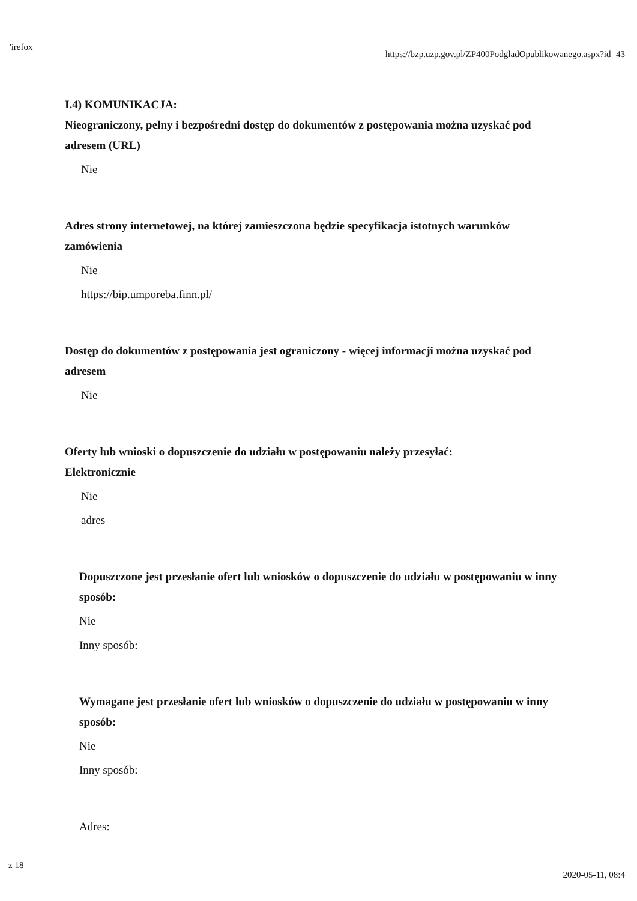'irefox https://bzp.uzp.gov.pl/ZP400PodgladOpublikowanego.aspx?id=43
I.4) KOMUNIKACJA:
Nieograniczony, pełny i bezpośredni dostęp do dokumentów z postępowania można uzyskać pod adresem (URL)
Nie
Adres strony internetowej, na której zamieszczona będzie specyfikacja istotnych warunków zamówienia
Nie
https://bip.umporeba.finn.pl/
Dostęp do dokumentów z postępowania jest ograniczony - więcej informacji można uzyskać pod adresem
Nie
Oferty lub wnioski o dopuszczenie do udziału w postępowaniu należy przesyłać:
Elektronicznie
Nie
adres
Dopuszczone jest przesłanie ofert lub wniosków o dopuszczenie do udziału w postępowaniu w inny sposób:
Nie
Inny sposób:
Wymagane jest przesłanie ofert lub wniosków o dopuszczenie do udziału w postępowaniu w inny sposób:
Nie
Inny sposób:
Adres:
z 18 2020-05-11, 08:4